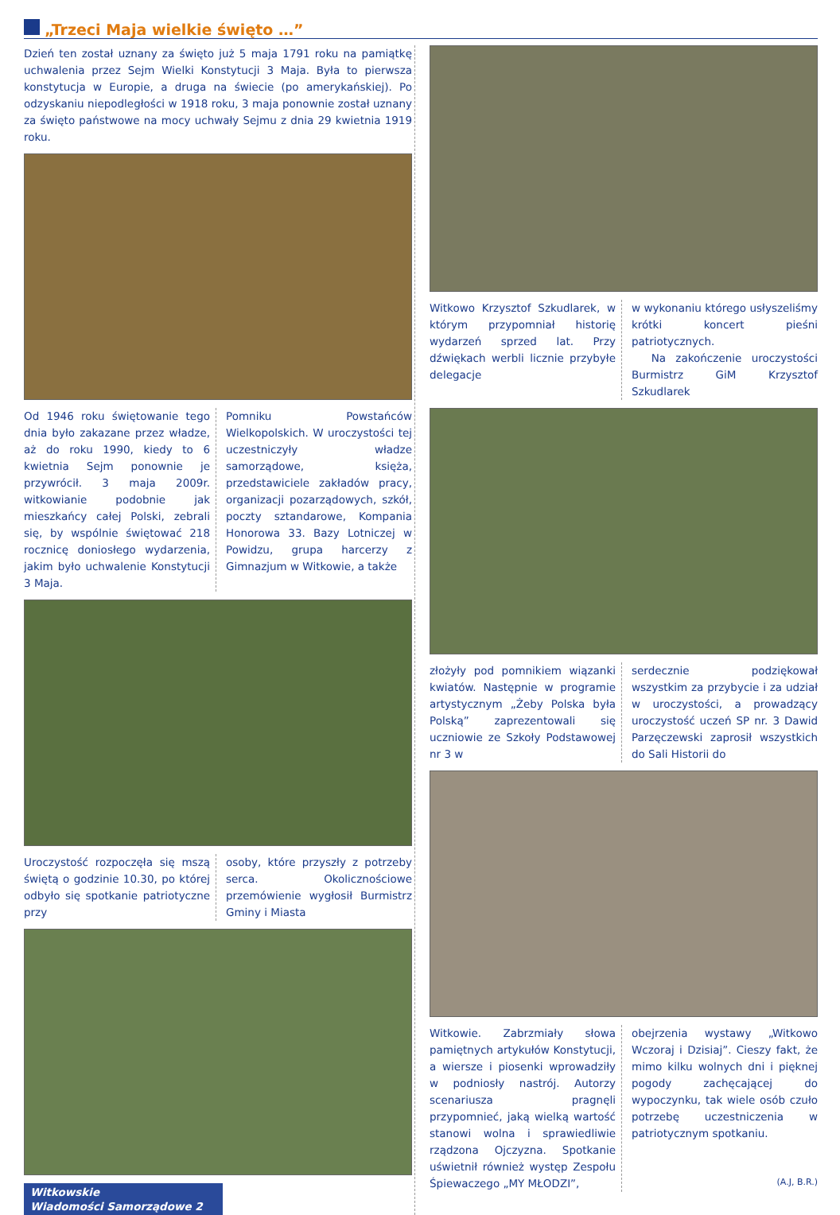„Trzeci Maja wielkie święto …”
Dzień ten został uznany za święto już 5 maja 1791 roku na pamiątkę uchwalenia przez Sejm Wielki Konstytucji 3 Maja. Była to pierwsza konstytucja w Europie, a druga na świecie (po amerykańskiej). Po odzyskaniu niepodległości w 1918 roku, 3 maja ponownie został uznany za święto państwowe na mocy uchwały Sejmu z dnia 29 kwietnia 1919 roku.
Od 1946 roku świętowanie tego dnia było zakazane przez władze, aż do roku 1990, kiedy to 6 kwietnia Sejm ponownie je przywrócił. 3 maja 2009r. witkowianie podobnie jak mieszkańcy całej Polski, zebrali się, by wspólnie świętować 218 rocznicę doniosłego wydarzenia, jakim było uchwalenie Konstytucji 3 Maja.
Pomniku Powstańców Wielkopolskich. W uroczystości tej uczestniczyły władze samorządowe, księża, przedstawiciele zakładów pracy, organizacji pozarządowych, szkół, poczty sztandarowe, Kompania Honorowa 33. Bazy Lotniczej w Powidzu, grupa harcerzy z Gimnazjum w Witkowie, a także
Uroczystość rozpoczęła się mszą świętą o godzinie 10.30, po której odbyło się spotkanie patriotyczne przy
osoby, które przyszły z potrzeby serca. Okolicznościowe przemówienie wygłosił Burmistrz Gminy i Miasta
Witkowskie
Wiadomości Samorządowe 2
Witkowo Krzysztof Szkudlarek, w którym przypomniał historię wydarzeń sprzed lat. Przy dźwiękach werbli licznie przybyłe delegacje
w wykonaniu którego usłyszeliśmy krótki koncert pieśni patriotycznych.
Na zakończenie uroczystości Burmistrz GiM Krzysztof Szkudlarek
złożyły pod pomnikiem wiązanki kwiatów. Następnie w programie artystycznym „Żeby Polska była Polską” zaprezentowali się uczniowie ze Szkoły Podstawowej nr 3 w
serdecznie podziękował wszystkim za przybycie i za udział w uroczystości, a prowadzący uroczystość uczeń SP nr. 3 Dawid Parzęczewski zaprosił wszystkich do Sali Historii do
Witkowie. Zabrzmiały słowa pamiętnych artykułów Konstytucji, a wiersze i piosenki wprowadziły w podniosły nastrój. Autorzy scenariusza pragnęli przypomnieć, jaką wielką wartość stanowi wolna i sprawiedliwie rządzona Ojczyzna. Spotkanie uświetnił również występ Zespołu Śpiewaczego „MY MŁODZI”,
obejrzenia wystawy „Witkowo Wczoraj i Dzisiaj”. Cieszy fakt, że mimo kilku wolnych dni i pięknej pogody zachęcającej do wypoczynku, tak wiele osób czuło potrzebę uczestniczenia w patriotycznym spotkaniu.
(A.J, B.R.)